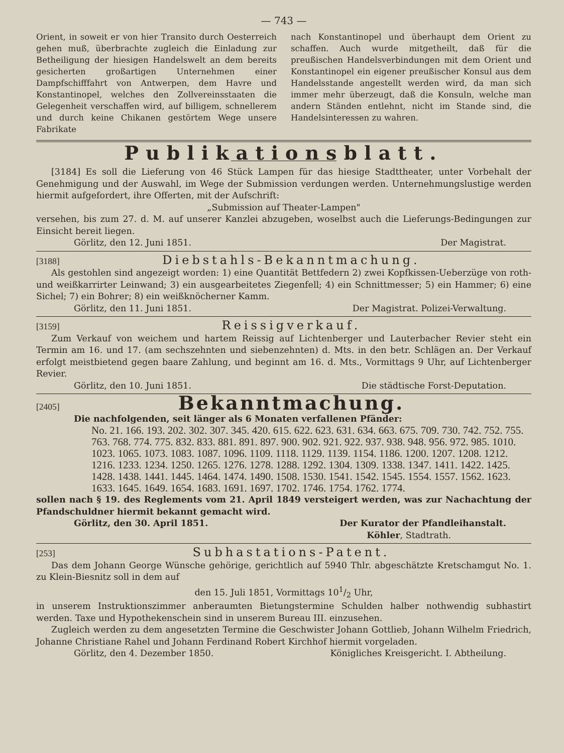— 743 —
Orient, in soweit er von hier Transito durch Oesterreich gehen muß, überbrachte zugleich die Einladung zur Betheiligung der hiesigen Handelswelt an dem bereits gesicherten großartigen Unternehmen einer Dampfschifffahrt von Antwerpen, dem Havre und Konstantinopel, welches den Zollvereinsstaaten die Gelegenheit verschaffen wird, auf billigem, schnellerem und durch keine Chikanen gestörtem Wege unsere Fabrikate
nach Konstantinopel und überhaupt dem Orient zu schaffen. Auch wurde mitgetheilt, daß für die preußischen Handelsverbindungen mit dem Orient und Konstantinopel ein eigener preußischer Konsul aus dem Handelsstande angestellt werden wird, da man sich immer mehr überzeugt, daß die Konsuln, welche man andern Ständen entlehnt, nicht im Stande sind, die Handelsinteressen zu wahren.
Publikationsblatt.
[3184] Es soll die Lieferung von 46 Stück Lampen für das hiesige Stadttheater, unter Vorbehalt der Genehmigung und der Auswahl, im Wege der Submission verdungen werden. Unternehmungslustige werden hiermit aufgefordert, ihre Offerten, mit der Aufschrift:
„Submission auf Theater-Lampen"
versehen, bis zum 27. d. M. auf unserer Kanzlei abzugeben, woselbst auch die Lieferungs-Bedingungen zur Einsicht bereit liegen.
Görlitz, den 12. Juni 1851. Der Magistrat.
[3188]
Diebstahls-Bekanntmachung.
Als gestohlen sind angezeigt worden: 1) eine Quantität Bettfedern 2) zwei Kopfkissen-Ueberzüge von roth- und weißkarrirter Leinwand; 3) ein ausgearbeitetes Ziegenfell; 4) ein Schnittmesser; 5) ein Hammer; 6) eine Sichel; 7) ein Bohrer; 8) ein weißknöcherner Kamm.
Görlitz, den 11. Juni 1851. Der Magistrat. Polizei-Verwaltung.
[3159]
Reissigverkauf.
Zum Verkauf von weichem und hartem Reissig auf Lichtenberger und Lauterbacher Revier steht ein Termin am 16. und 17. (am sechszehnten und siebenzehnten) d. Mts. in den betr. Schlägen an. Der Verkauf erfolgt meistbietend gegen baare Zahlung, und beginnt am 16. d. Mts., Vormittags 9 Uhr, auf Lichtenberger Revier.
Görlitz, den 10. Juni 1851. Die städtische Forst-Deputation.
[2405]
Bekanntmachung.
Die nachfolgenden, seit länger als 6 Monaten verfallenen Pfänder:
No. 21. 166. 193. 202. 302. 307. 345. 420. 615. 622. 623. 631. 634. 663. 675. 709. 730. 742. 752. 755. 763. 768. 774. 775. 832. 833. 881. 891. 897. 900. 902. 921. 922. 937. 938. 948. 956. 972. 985. 1010. 1023. 1065. 1073. 1083. 1087. 1096. 1109. 1118. 1129. 1139. 1154. 1186. 1200. 1207. 1208. 1212. 1216. 1233. 1234. 1250. 1265. 1276. 1278. 1288. 1292. 1304. 1309. 1338. 1347. 1411. 1422. 1425. 1428. 1438. 1441. 1445. 1464. 1474. 1490. 1508. 1530. 1541. 1542. 1545. 1554. 1557. 1562. 1623. 1633. 1645. 1649. 1654. 1683. 1691. 1697. 1702. 1746. 1754. 1762. 1774.
sollen nach § 19. des Reglements vom 21. April 1849 versteigert werden, was zur Nachachtung der Pfandschuldner hiermit bekannt gemacht wird.
Görlitz, den 30. April 1851. Der Kurator der Pfandleihanstalt.
Köhler, Stadtrath.
[253]
Subhastations-Patent.
Das dem Johann George Wünsche gehörige, gerichtlich auf 5940 Thlr. abgeschätzte Kretschamgut No. 1. zu Klein-Biesnitz soll in dem auf
den 15. Juli 1851, Vormittags 101/2 Uhr,
in unserem Instruktionszimmer anberaumten Bietungstermine Schulden halber nothwendig subhastirt werden. Taxe und Hypothekenschein sind in unserem Bureau III. einzusehen.
Zugleich werden zu dem angesetzten Termine die Geschwister Johann Gottlieb, Johann Wilhelm Friedrich, Johanne Christiane Rahel und Johann Ferdinand Robert Kirchhof hiermit vorgeladen.
Görlitz, den 4. Dezember 1850. Königliches Kreisgericht. I. Abtheilung.